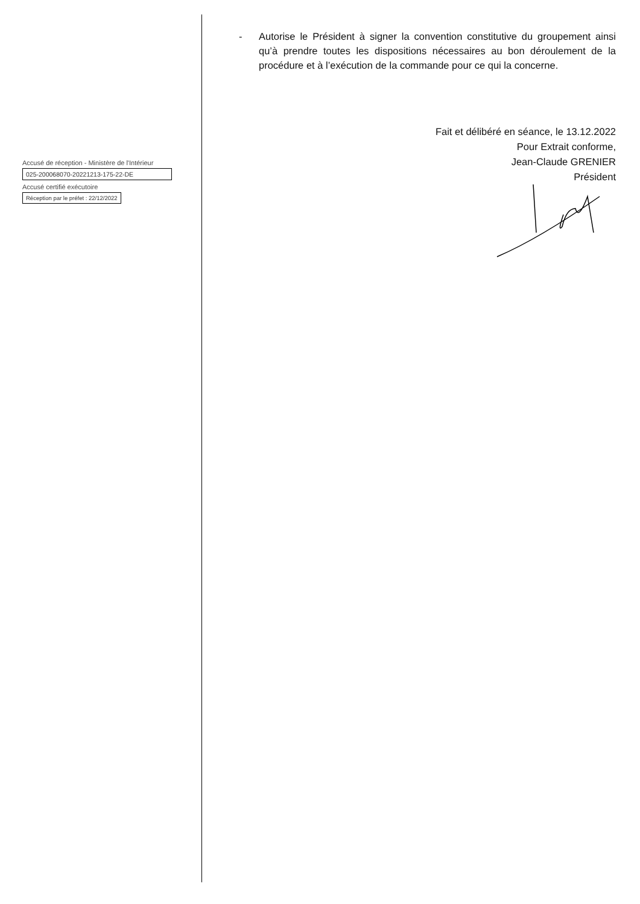Accusé de réception - Ministère de l'Intérieur
025-200068070-20221213-175-22-DE
Accusé certifié exécutoire
Réception par le préfet : 22/12/2022
- Autorise le Président à signer la convention constitutive du groupement ainsi qu’à prendre toutes les dispositions nécessaires au bon déroulement de la procédure et à l’exécution de la commande pour ce qui la concerne.
Fait et délibéré en séance, le 13.12.2022
Pour Extrait conforme,
Jean-Claude GRENIER
Président